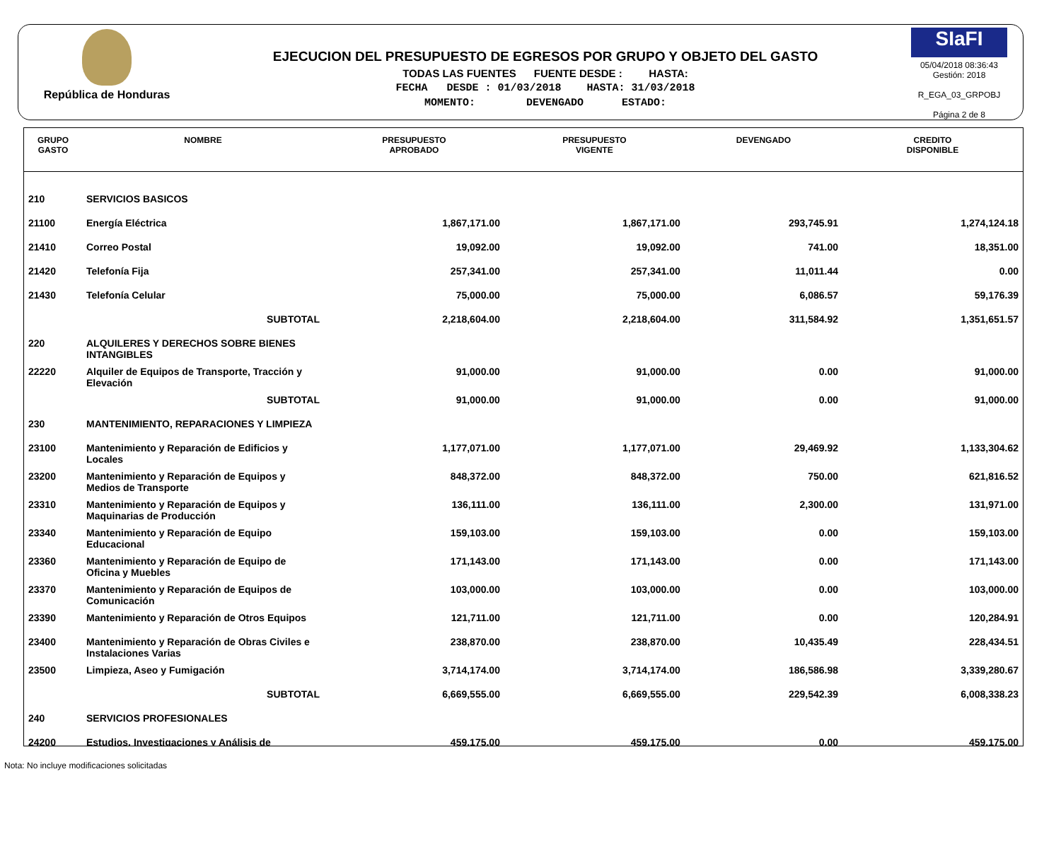República de Honduras
EJECUCION DEL PRESUPUESTO DE EGRESOS POR GRUPO Y OBJETO DEL GASTO
TODAS LAS FUENTES FUENTE DESDE : HASTA:
FECHA DESDE : 01/03/2018 HASTA: 31/03/2018
MOMENTO: DEVENGADO ESTADO:
SIaFI
05/04/2018 08:36:43
Gestión: 2018
R_EGA_03_GRPOBJ
Página 2 de 8
| GRUPO GASTO | NOMBRE | PRESUPUESTO APROBADO | PRESUPUESTO VIGENTE | DEVENGADO | CREDITO DISPONIBLE |
| --- | --- | --- | --- | --- | --- |
| 210 | SERVICIOS BASICOS | | | | |
| 21100 | Energía Eléctrica | 1,867,171.00 | 1,867,171.00 | 293,745.91 | 1,274,124.18 |
| 21410 | Correo Postal | 19,092.00 | 19,092.00 | 741.00 | 18,351.00 |
| 21420 | Telefonía Fija | 257,341.00 | 257,341.00 | 11,011.44 | 0.00 |
| 21430 | Telefonía Celular | 75,000.00 | 75,000.00 | 6,086.57 | 59,176.39 |
| | SUBTOTAL | 2,218,604.00 | 2,218,604.00 | 311,584.92 | 1,351,651.57 |
| 220 | ALQUILERES Y DERECHOS SOBRE BIENES INTANGIBLES | | | | |
| 22220 | Alquiler de Equipos de Transporte, Tracción y Elevación | 91,000.00 | 91,000.00 | 0.00 | 91,000.00 |
| | SUBTOTAL | 91,000.00 | 91,000.00 | 0.00 | 91,000.00 |
| 230 | MANTENIMIENTO, REPARACIONES Y LIMPIEZA | | | | |
| 23100 | Mantenimiento y Reparación de Edificios y Locales | 1,177,071.00 | 1,177,071.00 | 29,469.92 | 1,133,304.62 |
| 23200 | Mantenimiento y Reparación de Equipos y Medios de Transporte | 848,372.00 | 848,372.00 | 750.00 | 621,816.52 |
| 23310 | Mantenimiento y Reparación de Equipos y Maquinarias de Producción | 136,111.00 | 136,111.00 | 2,300.00 | 131,971.00 |
| 23340 | Mantenimiento y Reparación de Equipo Educacional | 159,103.00 | 159,103.00 | 0.00 | 159,103.00 |
| 23360 | Mantenimiento y Reparación de Equipo de Oficina y Muebles | 171,143.00 | 171,143.00 | 0.00 | 171,143.00 |
| 23370 | Mantenimiento y Reparación de Equipos de Comunicación | 103,000.00 | 103,000.00 | 0.00 | 103,000.00 |
| 23390 | Mantenimiento y Reparación de Otros Equipos | 121,711.00 | 121,711.00 | 0.00 | 120,284.91 |
| 23400 | Mantenimiento y Reparación de Obras Civiles e Instalaciones Varias | 238,870.00 | 238,870.00 | 10,435.49 | 228,434.51 |
| 23500 | Limpieza, Aseo y Fumigación | 3,714,174.00 | 3,714,174.00 | 186,586.98 | 3,339,280.67 |
| | SUBTOTAL | 6,669,555.00 | 6,669,555.00 | 229,542.39 | 6,008,338.23 |
| 240 | SERVICIOS PROFESIONALES | | | | |
| 24200 | Estudios, Investigaciones y Análisis de | 459,175.00 | 459,175.00 | 0.00 | 459,175.00 |
Nota: No incluye modificaciones solicitadas